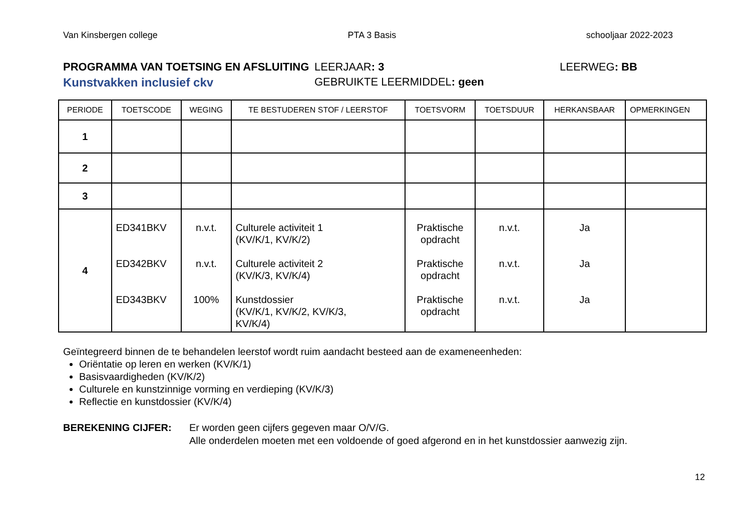Van Kinsbergen college PTA 3 Basis schooljaar 2022-2023
PROGRAMMA VAN TOETSING EN AFSLUITING LEERJAAR: 3 LEERWEG: BB
Kunstvakken inclusief ckv GEBRUIKTE LEERMIDDEL: geen
| PERIODE | TOETSCODE | WEGING | TE BESTUDEREN STOF / LEERSTOF | TOETSVORM | TOETSDUUR | HERKANSBAAR | OPMERKINGEN |
| --- | --- | --- | --- | --- | --- | --- | --- |
| 1 | | | | | | | |
| 2 | | | | | | | |
| 3 | | | | | | | |
| 4 | ED341BKV ED342BKV ED343BKV | n.v.t. n.v.t. 100% | Culturele activiteit 1 (KV/K/1, KV/K/2) Culturele activiteit 2 (KV/K/3, KV/K/4) Kunstdossier (KV/K/1, KV/K/2, KV/K/3, KV/K/4) | Praktische opdracht Praktische opdracht Praktische opdracht | n.v.t. n.v.t. n.v.t. | Ja Ja Ja | |
Geïntegreerd binnen de te behandelen leerstof wordt ruim aandacht besteed aan de exameneenheden:
Oriëntatie op leren en werken (KV/K/1)
Basisvaardigheden (KV/K/2)
Culturele en kunstzinnige vorming en verdieping (KV/K/3)
Reflectie en kunstdossier (KV/K/4)
BEREKENING CIJFER: Er worden geen cijfers gegeven maar O/V/G.
Alle onderdelen moeten met een voldoende of goed afgerond en in het kunstdossier aanwezig zijn.
12